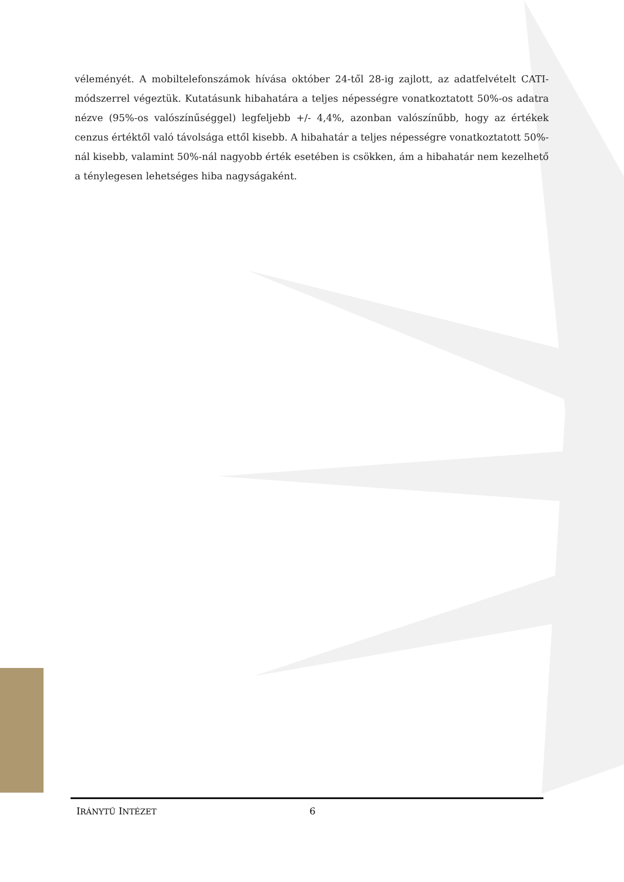véleményét. A mobiltelefonszámok hívása október 24-től 28-ig zajlott, az adatfelvételt CATI-módszerrel végeztük. Kutatásunk hibahatára a teljes népességre vonatkoztatott 50%-os adatra nézve (95%-os valószínűséggel) legfeljebb +/- 4,4%, azonban valószínűbb, hogy az értékek cenzus értéktől való távolsága ettől kisebb. A hibahatár a teljes népességre vonatkoztatott 50%-nál kisebb, valamint 50%-nál nagyobb érték esetében is csökken, ám a hibahatár nem kezelhető a ténylegesen lehetséges hiba nagyságaként.
IRÁNYTŰ INTÉZET 6